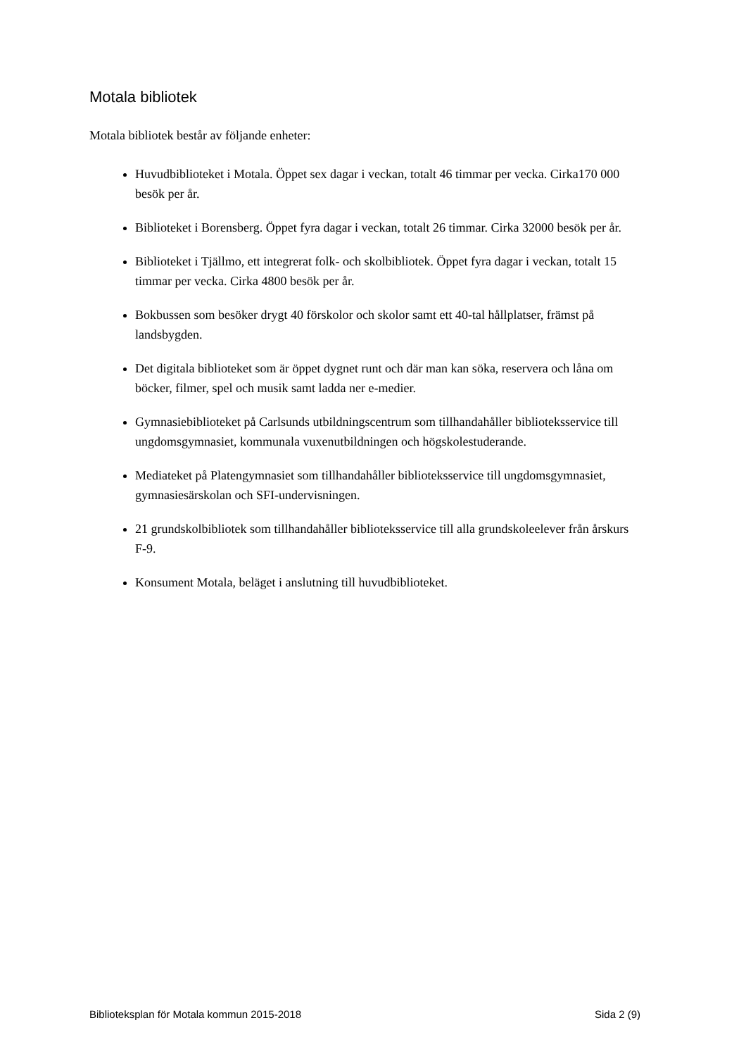Motala bibliotek
Motala bibliotek består av följande enheter:
Huvudbiblioteket i Motala. Öppet sex dagar i veckan, totalt 46 timmar per vecka. Cirka170 000 besök per år.
Biblioteket i Borensberg. Öppet fyra dagar i veckan, totalt 26 timmar. Cirka 32000 besök per år.
Biblioteket i Tjällmo, ett integrerat folk- och skolbibliotek. Öppet fyra dagar i veckan, totalt 15 timmar per vecka. Cirka 4800 besök per år.
Bokbussen som besöker drygt 40 förskolor och skolor samt ett 40-tal hållplatser, främst på landsbygden.
Det digitala biblioteket som är öppet dygnet runt och där man kan söka, reservera och låna om böcker, filmer, spel och musik samt ladda ner e-medier.
Gymnasiebiblioteket på Carlsunds utbildningscentrum som tillhandahåller biblioteksservice till ungdomsgymnasiet, kommunala vuxenutbildningen och högskolestuderande.
Mediateket på Platengymnasiet som tillhandahåller biblioteksservice till ungdomsgymnasiet, gymnasiesärskolan och SFI-undervisningen.
21 grundskolbibliotek som tillhandahåller biblioteksservice till alla grundskoleelever från årskurs F-9.
Konsument Motala, beläget i anslutning till huvudbiblioteket.
Biblioteksplan för Motala kommun 2015-2018 Sida 2 (9)